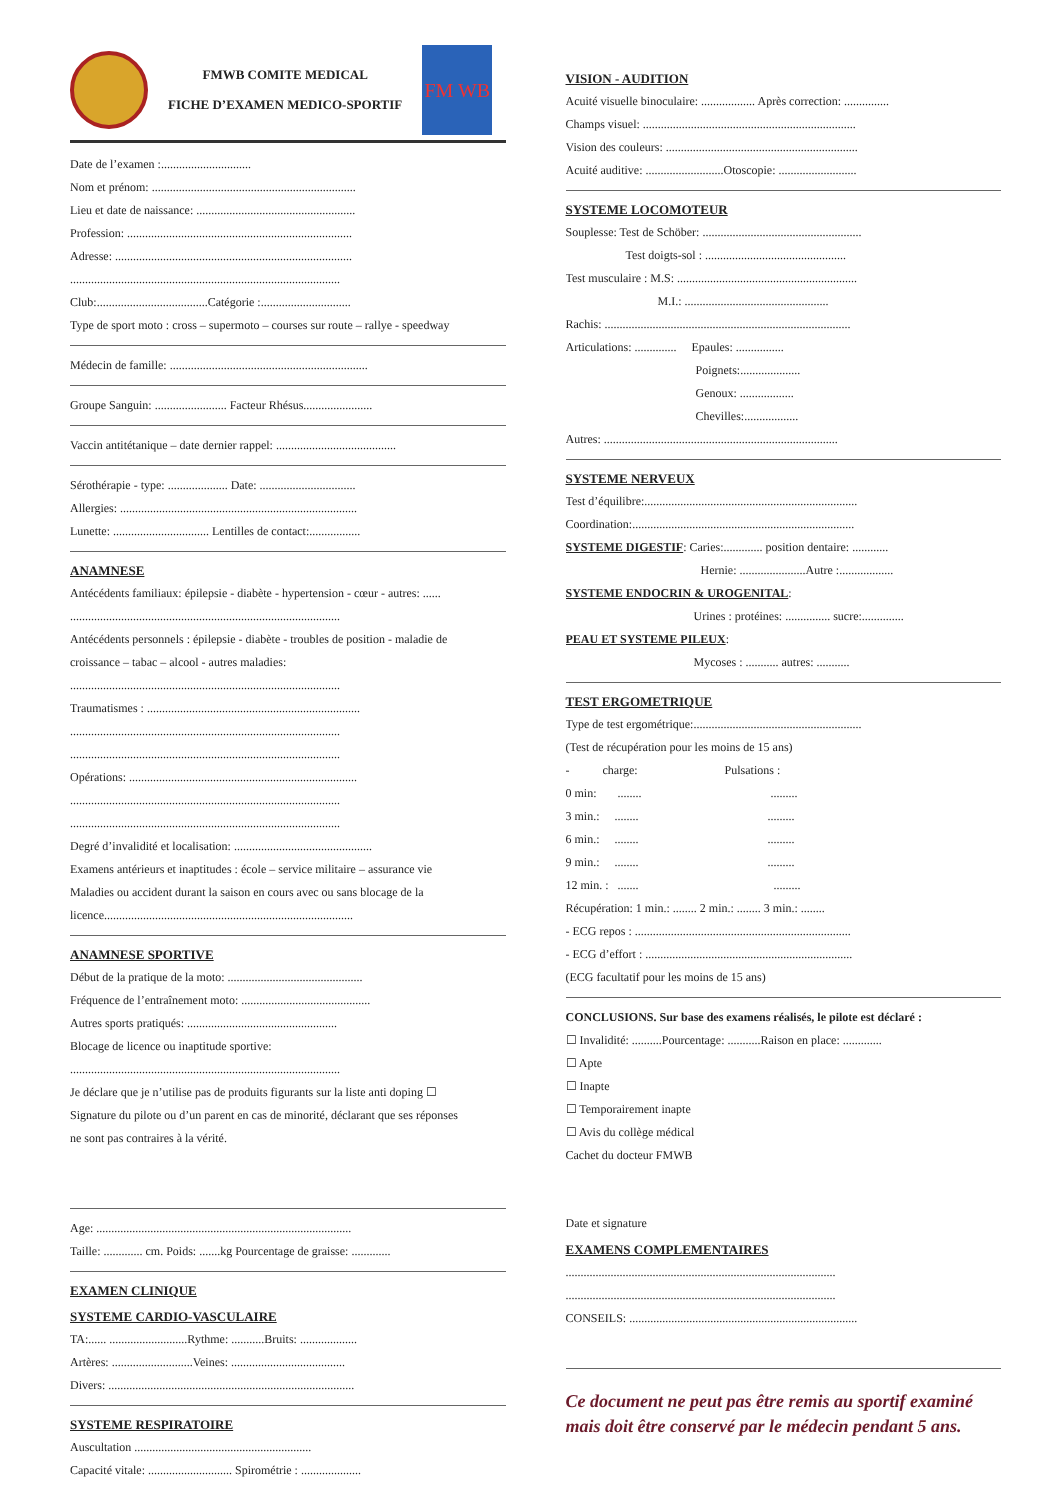FMWB COMITE MEDICAL
FICHE D’EXAMEN MEDICO-SPORTIF
FM WB
Date de l’examen :..............................
Nom et prénom: ....................................................................
Lieu et date de naissance: .....................................................
Profession: ...........................................................................
Adresse: ...............................................................................
..........................................................................................
Club:.....................................Catégorie :..............................
Type de sport moto : cross – supermoto – courses sur route – rallye - speedway
Médecin de famille: ..................................................................
Groupe Sanguin: ........................ Facteur Rhésus.......................
Vaccin antitétanique – date dernier rappel: ........................................
Sérothérapie - type: .................... Date: ................................
Allergies: ...............................................................................
Lunette: ................................ Lentilles de contact:.................
ANAMNESE
Antécédents familiaux: épilepsie - diabète - hypertension - cœur - autres: ......
..........................................................................................
Antécédents personnels : épilepsie - diabète - troubles de position - maladie de
croissance – tabac – alcool - autres maladies:
..........................................................................................
Traumatismes : .......................................................................
..........................................................................................
..........................................................................................
Opérations: ............................................................................
..........................................................................................
..........................................................................................
Degré d’invalidité et localisation: ..............................................
Examens antérieurs et inaptitudes : école – service militaire – assurance vie
Maladies ou accident durant la saison en cours avec ou sans blocage de la
licence...................................................................................
ANAMNESE SPORTIVE
Début de la pratique de la moto: .............................................
Fréquence de l’entraînement moto: ...........................................
Autres sports pratiqués: ..................................................
Blocage de licence ou inaptitude sportive:
..........................................................................................
Je déclare que je n’utilise pas de produits figurants sur la liste anti doping ☐
Signature du pilote ou d’un parent en cas de minorité, déclarant que ses réponses
ne sont pas contraires à la vérité.
Age: .....................................................................................
Taille: ............. cm. Poids: .......kg Pourcentage de graisse: .............
EXAMEN CLINIQUE
SYSTEME CARDIO-VASCULAIRE
TA:...... ..........................Rythme: ...........Bruits: ...................
Artères: ...........................Veines: ......................................
Divers: ..................................................................................
SYSTEME RESPIRATOIRE
Auscultation ...........................................................
Capacité vitale: ............................ Spirométrie : ....................
VISION - AUDITION
Acuité visuelle binoculaire: .................. Après correction: ...............
Champs visuel: .......................................................................
Vision des couleurs: ................................................................
Acuité auditive: ..........................Otoscopie: ..........................
SYSTEME LOCOMOTEUR
Souplesse: Test de Schöber: .....................................................
Test doigts-sol : ...............................................
Test musculaire : M.S: ............................................................
M.I.: ................................................
Rachis: ..................................................................................
Articulations: .............. Epaules: ................
Poignets:....................
Genoux: ..................
Chevilles:..................
Autres: ..............................................................................
SYSTEME NERVEUX
Test d’équilibre:.......................................................................
Coordination:..........................................................................
SYSTEME DIGESTIF: Caries:............. position dentaire: ............
Hernie: ......................Autre :..................
SYSTEME ENDOCRIN & UROGENITAL:
Urines : protéines: ............... sucre:..............
PEAU ET SYSTEME PILEUX:
Mycoses : ........... autres: ...........
TEST ERGOMETRIQUE
Type de test ergométrique:........................................................
(Test de récupération pour les moins de 15 ans)
- charge: Pulsations :
0 min: ........ .........
3 min.: ........ .........
6 min.: ........ .........
9 min.: ........ .........
12 min. : ....... .........
Récupération: 1 min.: ........ 2 min.: ........ 3 min.: ........
- ECG repos : ........................................................................
- ECG d’effort : .....................................................................
(ECG facultatif pour les moins de 15 ans)
CONCLUSIONS. Sur base des examens réalisés, le pilote est déclaré :
☐ Invalidité: ..........Pourcentage: ...........Raison en place: .............
☐ Apte
☐ Inapte
☐ Temporairement inapte
☐ Avis du collège médical
Cachet du docteur FMWB
Date et signature
EXAMENS COMPLEMENTAIRES
..........................................................................................
..........................................................................................
CONSEILS: ............................................................................
Ce document ne peut pas être remis au sportif examiné mais doit être conservé par le médecin pendant 5 ans.